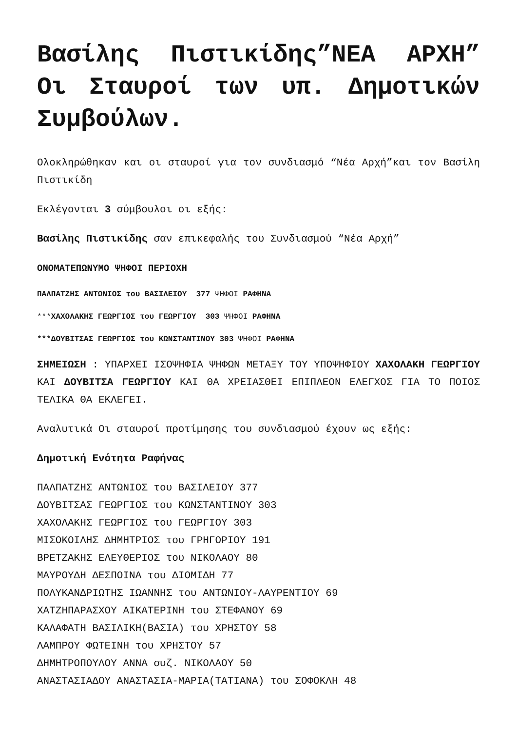Βασίλης Πιστικίδης”ΝΕΑ ΑΡΧΗ” Οι Σταυροί των υπ. Δημοτικών Συμβούλων.
Ολοκληρώθηκαν και οι σταυροί για τον συνδιασμό “Νέα Αρχή”και τον Βασίλη Πιστικίδη
Εκλέγονται 3 σύμβουλοι οι εξής:
Βασίλης Πιστικίδης σαν επικεφαλής του Συνδιασμού “Νέα Αρχή”
ΟΝΟΜΑΤΕΠΩΝΥΜΟ ΨΗΦΟΙ ΠΕΡΙΟΧΗ
ΠΑΛΠΑΤΖΗΣ ΑΝΤΩΝΙΟΣ του ΒΑΣΙΛΕΙΟΥ 377 ΨΗΦΟΙ ΡΑΦΗΝΑ
***ΧΑΧΟΛΑΚΗΣ ΓΕΩΡΓΙΟΣ του ΓΕΩΡΓΙΟΥ 303 ΨΗΦΟΙ ΡΑΦΗΝΑ
***ΔΟΥΒΙΤΣΑΣ ΓΕΩΡΓΙΟΣ του ΚΩΝΣΤΑΝΤΙΝΟΥ 303 ΨΗΦΟΙ ΡΑΦΗΝΑ
ΣΗΜΕΙΩΣΗ : ΥΠΑΡΧΕΙ ΙΣΟΨΗΦΙΑ ΨΗΦΩΝ ΜΕΤΑΞΥ ΤΟΥ ΥΠΟΨΗΦΙΟΥ ΧΑΧΟΛΑΚΗ ΓΕΩΡΓΙΟΥ ΚΑΙ ΔΟΥΒΙΤΣΑ ΓΕΩΡΓΙΟΥ ΚΑΙ ΘΑ ΧΡΕΙΑΣΘΕΙ ΕΠΙΠΛΕΟΝ ΕΛΕΓΧΟΣ ΓΙΑ ΤΟ ΠΟΙΟΣ ΤΕΛΙΚΑ ΘΑ ΕΚΛΕΓΕΙ.
Αναλυτικά Οι σταυροί προτίμησης του συνδιασμού έχουν ως εξής:
Δημοτική Ενότητα Ραφήνας
ΠΑΛΠΑΤΖΗΣ ΑΝΤΩΝΙΟΣ του ΒΑΣΙΛΕΙΟΥ 377
ΔΟΥΒΙΤΣΑΣ ΓΕΩΡΓΙΟΣ του ΚΩΝΣΤΑΝΤΙΝΟΥ 303
ΧΑΧΟΛΑΚΗΣ ΓΕΩΡΓΙΟΣ του ΓΕΩΡΓΙΟΥ 303
ΜΙΣΟΚΟΙΛΗΣ ΔΗΜΗΤΡΙΟΣ του ΓΡΗΓΟΡΙΟΥ 191
ΒΡΕΤΖΑΚΗΣ ΕΛΕΥΘΕΡΙΟΣ του ΝΙΚΟΛΑΟΥ 80
ΜΑΥΡΟΥΔΗ ΔΕΣΠΟΙΝΑ του ΔΙΟΜΙΔΗ 77
ΠΟΛΥΚΑΝΔΡΙΩΤΗΣ ΙΩΑΝΝΗΣ του ΑΝΤΩΝΙΟΥ-ΛΑΥΡΕΝΤΙΟΥ 69
ΧΑΤΖΗΠΑΡΑΣΧΟΥ ΑΙΚΑΤΕΡΙΝΗ του ΣΤΕΦΑΝΟΥ 69
ΚΑΛΑΦΑΤΗ ΒΑΣΙΛΙΚΗ(ΒΑΣΙΑ) του ΧΡΗΣΤΟΥ 58
ΛΑΜΠΡΟΥ ΦΩΤΕΙΝΗ του ΧΡΗΣΤΟΥ 57
ΔΗΜΗΤΡΟΠΟΥΛΟΥ ΑΝΝΑ συζ. ΝΙΚΟΛΑΟΥ 50
ΑΝΑΣΤΑΣΙΑΔΟΥ ΑΝΑΣΤΑΣΙΑ-ΜΑΡΙΑ(ΤΑΤΙΑΝΑ) του ΣΟΦΟΚΛΗ 48